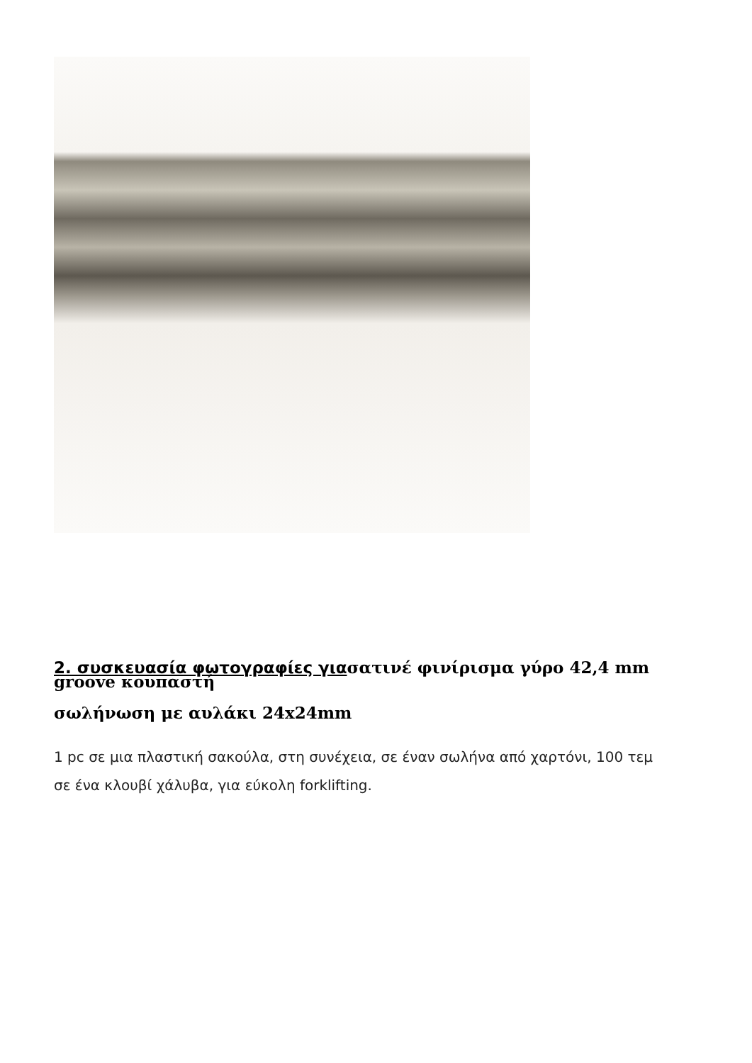2. συσκευασία φωτογραφίες γιασατινέ φινίρισμα γύρο 42,4 mm groove κουπαστή
σωλήνωση με αυλάκι 24x24mm
1 pc σε μια πλαστική σακούλα, στη συνέχεια, σε έναν σωλήνα από χαρτόνι, 100 τεμ
σε ένα κλουβί χάλυβα, για εύκολη forklifting.